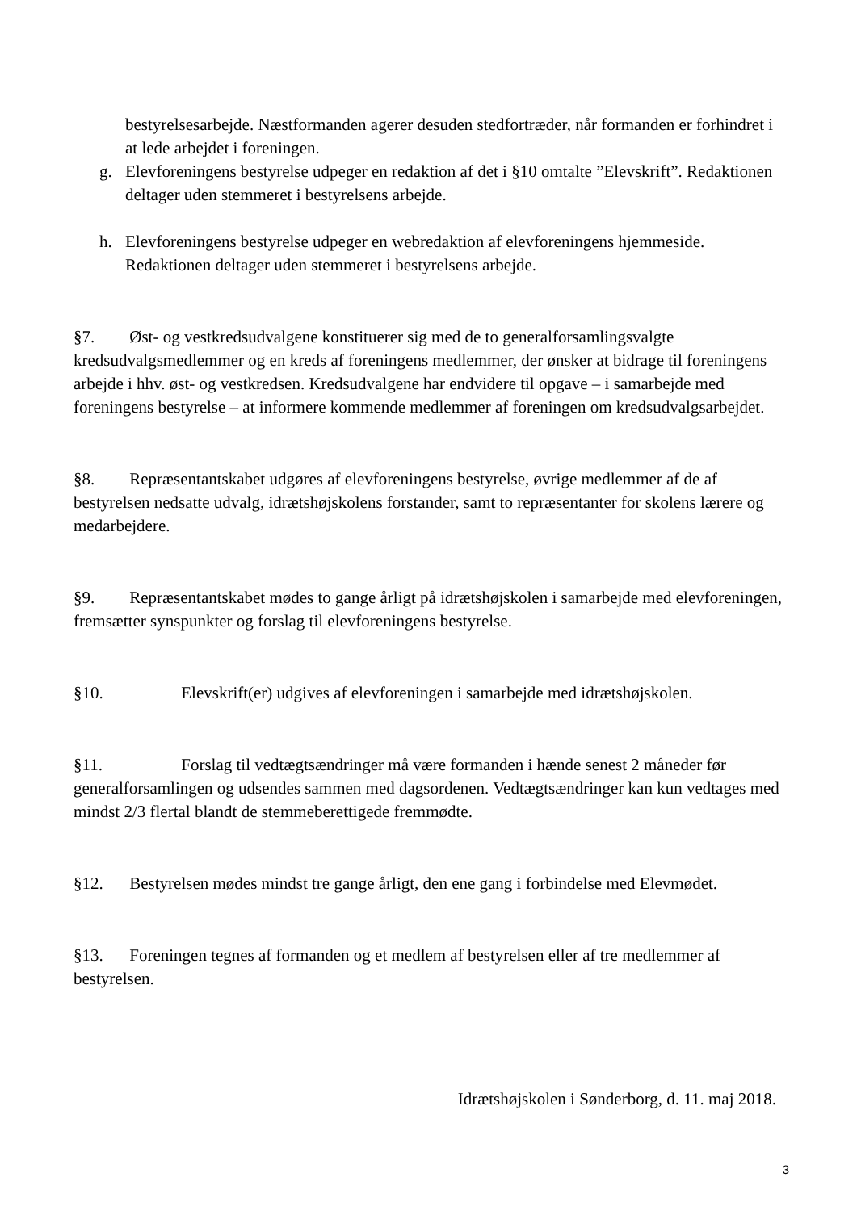bestyrelsesarbejde. Næstformanden agerer desuden stedfortræder, når formanden er forhindret i at lede arbejdet i foreningen.
g. Elevforeningens bestyrelse udpeger en redaktion af det i §10 omtalte ”Elevskrift”. Redaktionen deltager uden stemmeret i bestyrelsens arbejde.
h. Elevforeningens bestyrelse udpeger en webredaktion af elevforeningens hjemmeside. Redaktionen deltager uden stemmeret i bestyrelsens arbejde.
§7. Øst- og vestkredsudvalgene konstituerer sig med de to generalforsamlingsvalgte kredsudvalgsmedlemmer og en kreds af foreningens medlemmer, der ønsker at bidrage til foreningens arbejde i hhv. øst- og vestkredsen. Kredsudvalgene har endvidere til opgave – i samarbejde med foreningens bestyrelse – at informere kommende medlemmer af foreningen om kredsudvalgsarbejdet.
§8. Repræsentantskabet udgøres af elevforeningens bestyrelse, øvrige medlemmer af de af bestyrelsen nedsatte udvalg, idrætshøjskolens forstander, samt to repræsentanter for skolens lærere og medarbejdere.
§9. Repræsentantskabet mødes to gange årligt på idrætshøjskolen i samarbejde med elevforeningen, fremsætter synspunkter og forslag til elevforeningens bestyrelse.
§10. Elevskrift(er) udgives af elevforeningen i samarbejde med idrætshøjskolen.
§11. Forslag til vedtægtsændringer må være formanden i hænde senest 2 måneder før generalforsamlingen og udsendes sammen med dagsordenen. Vedtægtsændringer kan kun vedtages med mindst 2/3 flertal blandt de stemmeberettigede fremmødte.
§12. Bestyrelsen mødes mindst tre gange årligt, den ene gang i forbindelse med Elevmødet.
§13. Foreningen tegnes af formanden og et medlem af bestyrelsen eller af tre medlemmer af bestyrelsen.
Idrætshøjskolen i Sønderborg, d. 11. maj 2018.
3